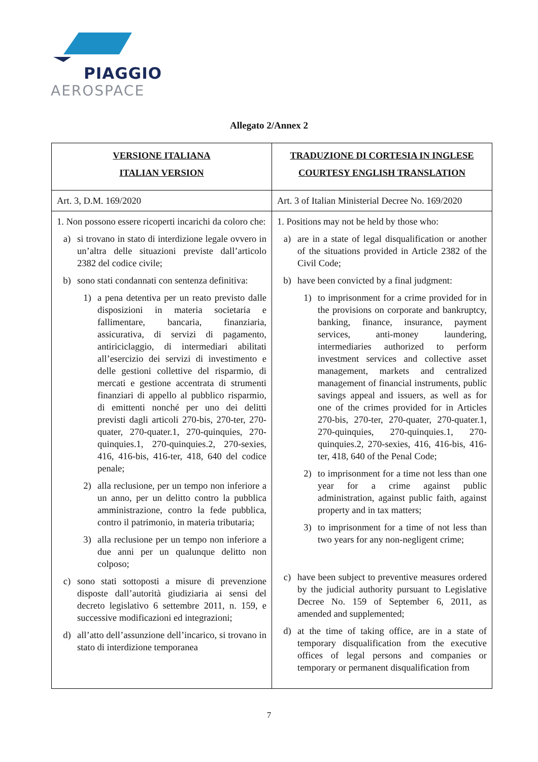PIAGGIO
AEROSPACE
Allegato 2/Annex 2
| VERSIONE ITALIANA ITALIAN VERSION | TRADUZIONE DI CORTESIA IN INGLESE COURTESY ENGLISH TRANSLATION |
| --- | --- |
| Art. 3, D.M. 169/2020 | Art. 3 of Italian Ministerial Decree No. 169/2020 |
| 1. Non possono essere ricoperti incarichi da coloro che: a) si trovano in stato di interdizione legale ovvero in un’altra delle situazioni previste dall’articolo 2382 del codice civile; b) sono stati condannati con sentenza definitiva: 1) a pena detentiva per un reato previsto dalle disposizioni in materia societaria e fallimentare, bancaria, finanziaria, assicurativa, di servizi di pagamento, antiriciclaggio, di intermediari abilitati all’esercizio dei servizi di investimento e delle gestioni collettive del risparmio, di mercati e gestione accentrata di strumenti finanziari di appello al pubblico risparmio, di emittenti nonché per uno dei delitti previsti dagli articoli 270-bis, 270-ter, 270-quater, 270-quater.1, 270-quinquies, 270-quinquies.1, 270-quinquies.2, 270-sexies, 416, 416-bis, 416-ter, 418, 640 del codice penale; 2) alla reclusione, per un tempo non inferiore a un anno, per un delitto contro la pubblica amministrazione, contro la fede pubblica, contro il patrimonio, in materia tributaria; 3) alla reclusione per un tempo non inferiore a due anni per un qualunque delitto non colposo; c) sono stati sottoposti a misure di prevenzione disposte dall’autorità giudiziaria ai sensi del decreto legislativo 6 settembre 2011, n. 159, e successive modificazioni ed integrazioni; d) all’atto dell’assunzione dell’incarico, si trovano in stato di interdizione temporanea | 1. Positions may not be held by those who: a) are in a state of legal disqualification or another of the situations provided in Article 2382 of the Civil Code; b) have been convicted by a final judgment: 1) to imprisonment for a crime provided for in the provisions on corporate and bankruptcy, banking, finance, insurance, payment services, anti-money laundering, intermediaries authorized to perform investment services and collective asset management, markets and centralized management of financial instruments, public savings appeal and issuers, as well as for one of the crimes provided for in Articles 270-bis, 270-ter, 270-quater, 270-quater.1, 270-quinquies, 270-quinquies.1, 270-quinquies.2, 270-sexies, 416, 416-bis, 416-ter, 418, 640 of the Penal Code; 2) to imprisonment for a time not less than one year for a crime against public administration, against public faith, against property and in tax matters; 3) to imprisonment for a time of not less than two years for any non-negligent crime; c) have been subject to preventive measures ordered by the judicial authority pursuant to Legislative Decree No. 159 of September 6, 2011, as amended and supplemented; d) at the time of taking office, are in a state of temporary disqualification from the executive offices of legal persons and companies or temporary or permanent disqualification from |
7